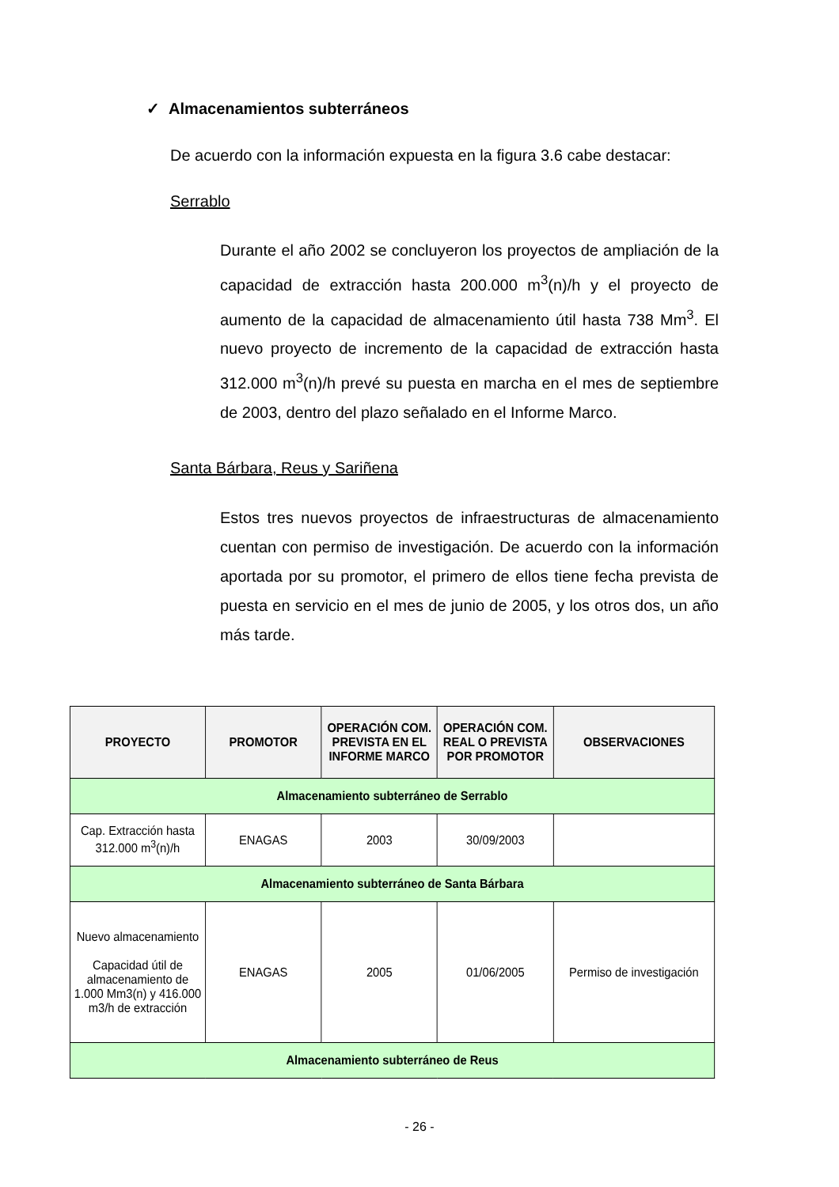✓ Almacenamientos subterráneos
De acuerdo con la información expuesta en la figura 3.6 cabe destacar:
Serrablo
Durante el año 2002 se concluyeron los proyectos de ampliación de la capacidad de extracción hasta 200.000 m<sup>3</sup>(n)/h y el proyecto de aumento de la capacidad de almacenamiento útil hasta 738 Mm<sup>3</sup>. El nuevo proyecto de incremento de la capacidad de extracción hasta 312.000 m<sup>3</sup>(n)/h prevé su puesta en marcha en el mes de septiembre de 2003, dentro del plazo señalado en el Informe Marco.
Santa Bárbara, Reus y Sariñena
Estos tres nuevos proyectos de infraestructuras de almacenamiento cuentan con permiso de investigación. De acuerdo con la información aportada por su promotor, el primero de ellos tiene fecha prevista de puesta en servicio en el mes de junio de 2005, y los otros dos, un año más tarde.
| PROYECTO | PROMOTOR | OPERACIÓN COM. PREVISTA EN EL INFORME MARCO | OPERACIÓN COM. REAL O PREVISTA POR PROMOTOR | OBSERVACIONES |
| --- | --- | --- | --- | --- |
| Almacenamiento subterráneo de Serrablo | | | | |
| Cap. Extracción hasta 312.000 m<sup>3</sup>(n)/h | ENAGAS | 2003 | 30/09/2003 | |
| Almacenamiento subterráneo de Santa Bárbara | | | | |
| Nuevo almacenamiento Capacidad útil de almacenamiento de 1.000 Mm3(n) y 416.000 m3/h de extracción | ENAGAS | 2005 | 01/06/2005 | Permiso de investigación |
| Almacenamiento subterráneo de Reus | | | | |
- 26 -